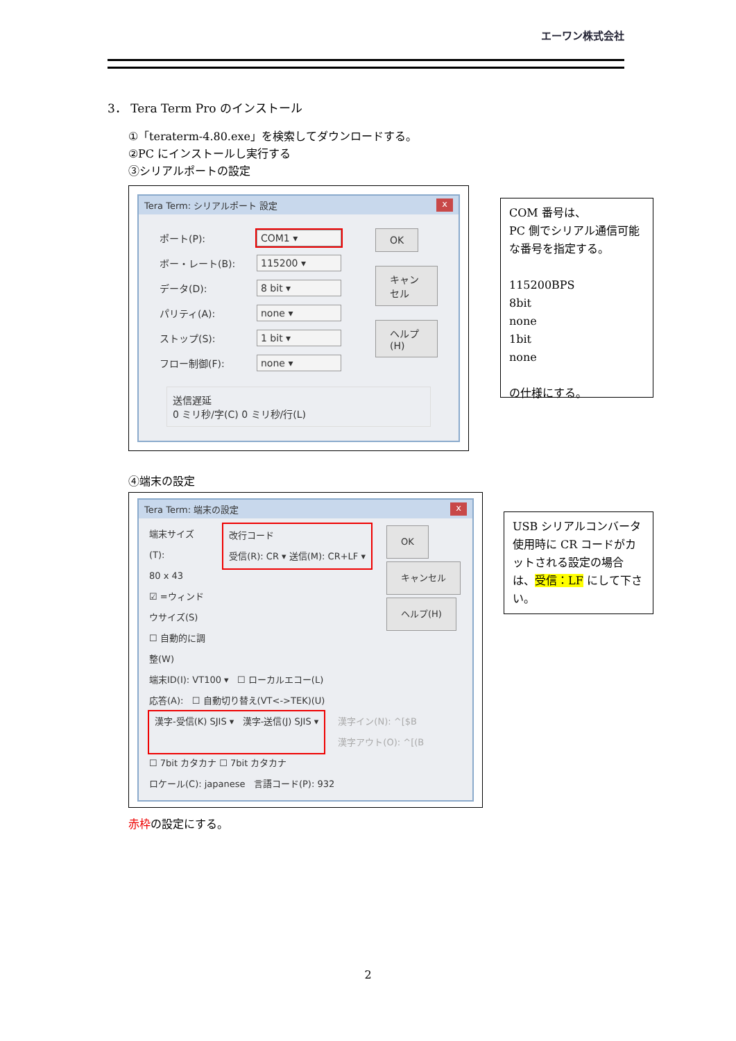エーワン株式会社
3． Tera Term Pro のインストール
①「teraterm-4.80.exe」を検索してダウンロードする。
②PC にインストールし実行する
③シリアルポートの設定
Tera Term: シリアルポート 設定 x
ポート(P): COM1 ▾
ボー・レート(B): 115200 ▾
データ(D): 8 bit ▾
パリティ(A): none ▾
ストップ(S): 1 bit ▾
フロー制御(F): none ▾
OK
キャンセル
ヘルプ(H)
送信遅延
0 ミリ秒/字(C) 0 ミリ秒/行(L)
COM 番号は、
PC 側でシリアル通信可能な番号を指定する。
115200BPS
8bit
none
1bit
none
の仕様にする。
④端末の設定
Tera Term: 端末の設定 x
端末サイズ(T):
80 x 43
☑ =ウィンドウサイズ(S)
☐ 自動的に調整(W)
改行コード
受信(R): CR ▾ 送信(M): CR+LF ▾
OK
キャンセル
ヘルプ(H)
端末ID(I): VT100 ▾ ☐ ローカルエコー(L)
応答(A): ☐ 自動切り替え(VT<->TEK)(U)
漢字-受信(K) SJIS ▾ 漢字-送信(J) SJIS ▾
漢字イン(N): ^[$B
漢字アウト(O): ^[(B
☐ 7bit カタカナ ☐ 7bit カタカナ
ロケール(C): japanese 言語コード(P): 932
USB シリアルコンバータ使用時に CR コードがカットされる設定の場合は、受信：LF にして下さい。
赤枠の設定にする。
2